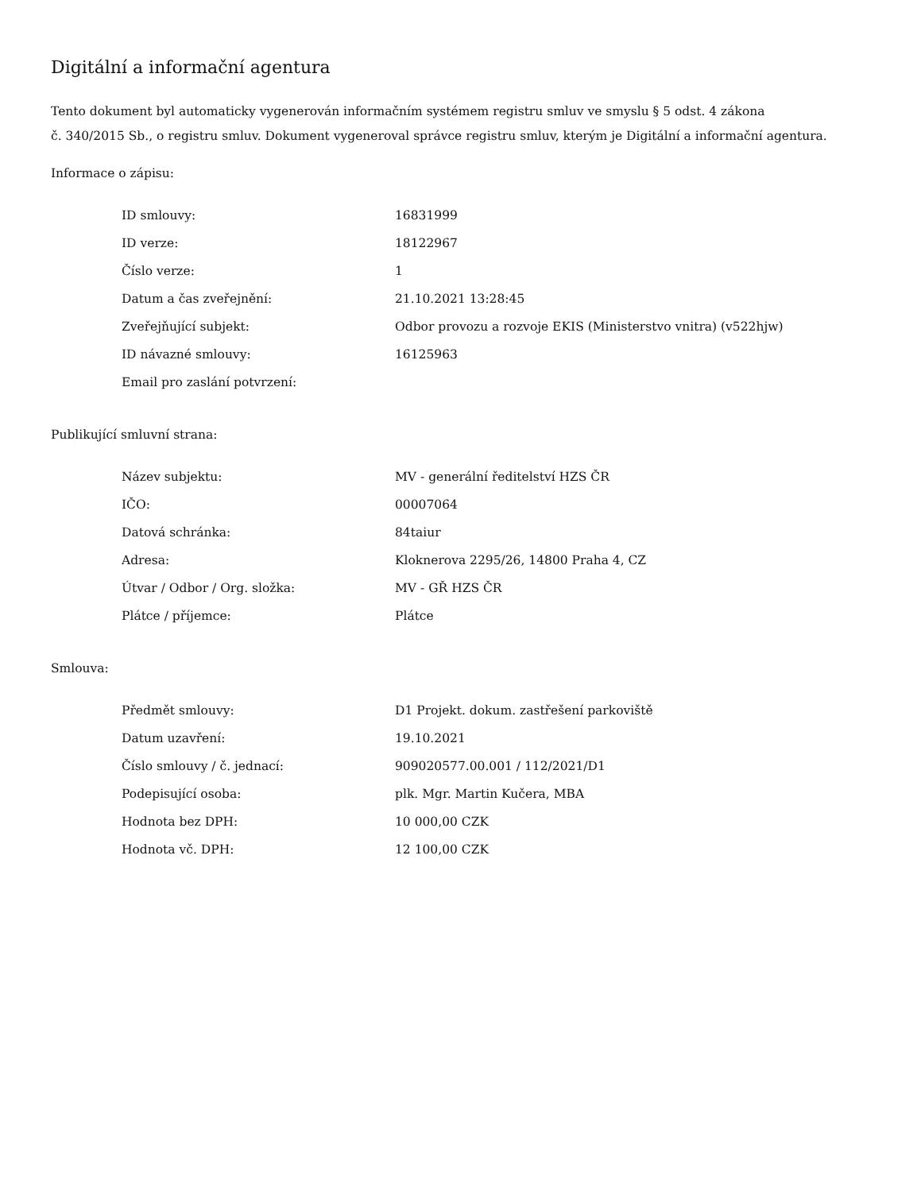Digitální a informační agentura
Tento dokument byl automaticky vygenerován informačním systémem registru smluv ve smyslu § 5 odst. 4 zákona
č. 340/2015 Sb., o registru smluv. Dokument vygeneroval správce registru smluv, kterým je Digitální a informační agentura.
Informace o zápisu:
| ID smlouvy: | 16831999 |
| ID verze: | 18122967 |
| Číslo verze: | 1 |
| Datum a čas zveřejnění: | 21.10.2021 13:28:45 |
| Zveřejňující subjekt: | Odbor provozu a rozvoje EKIS (Ministerstvo vnitra) (v522hjw) |
| ID návazné smlouvy: | 16125963 |
| Email pro zaslání potvrzení: | |
Publikující smluvní strana:
| Název subjektu: | MV - generální ředitelství HZS ČR |
| IČO: | 00007064 |
| Datová schránka: | 84taiur |
| Adresa: | Kloknerova 2295/26, 14800 Praha 4, CZ |
| Útvar / Odbor / Org. složka: | MV - GŘ HZS ČR |
| Plátce / příjemce: | Plátce |
Smlouva:
| Předmět smlouvy: | D1 Projekt. dokum. zastřešení parkoviště |
| Datum uzavření: | 19.10.2021 |
| Číslo smlouvy / č. jednací: | 909020577.00.001 / 112/2021/D1 |
| Podepisující osoba: | plk. Mgr. Martin Kučera, MBA |
| Hodnota bez DPH: | 10 000,00 CZK |
| Hodnota vč. DPH: | 12 100,00 CZK |